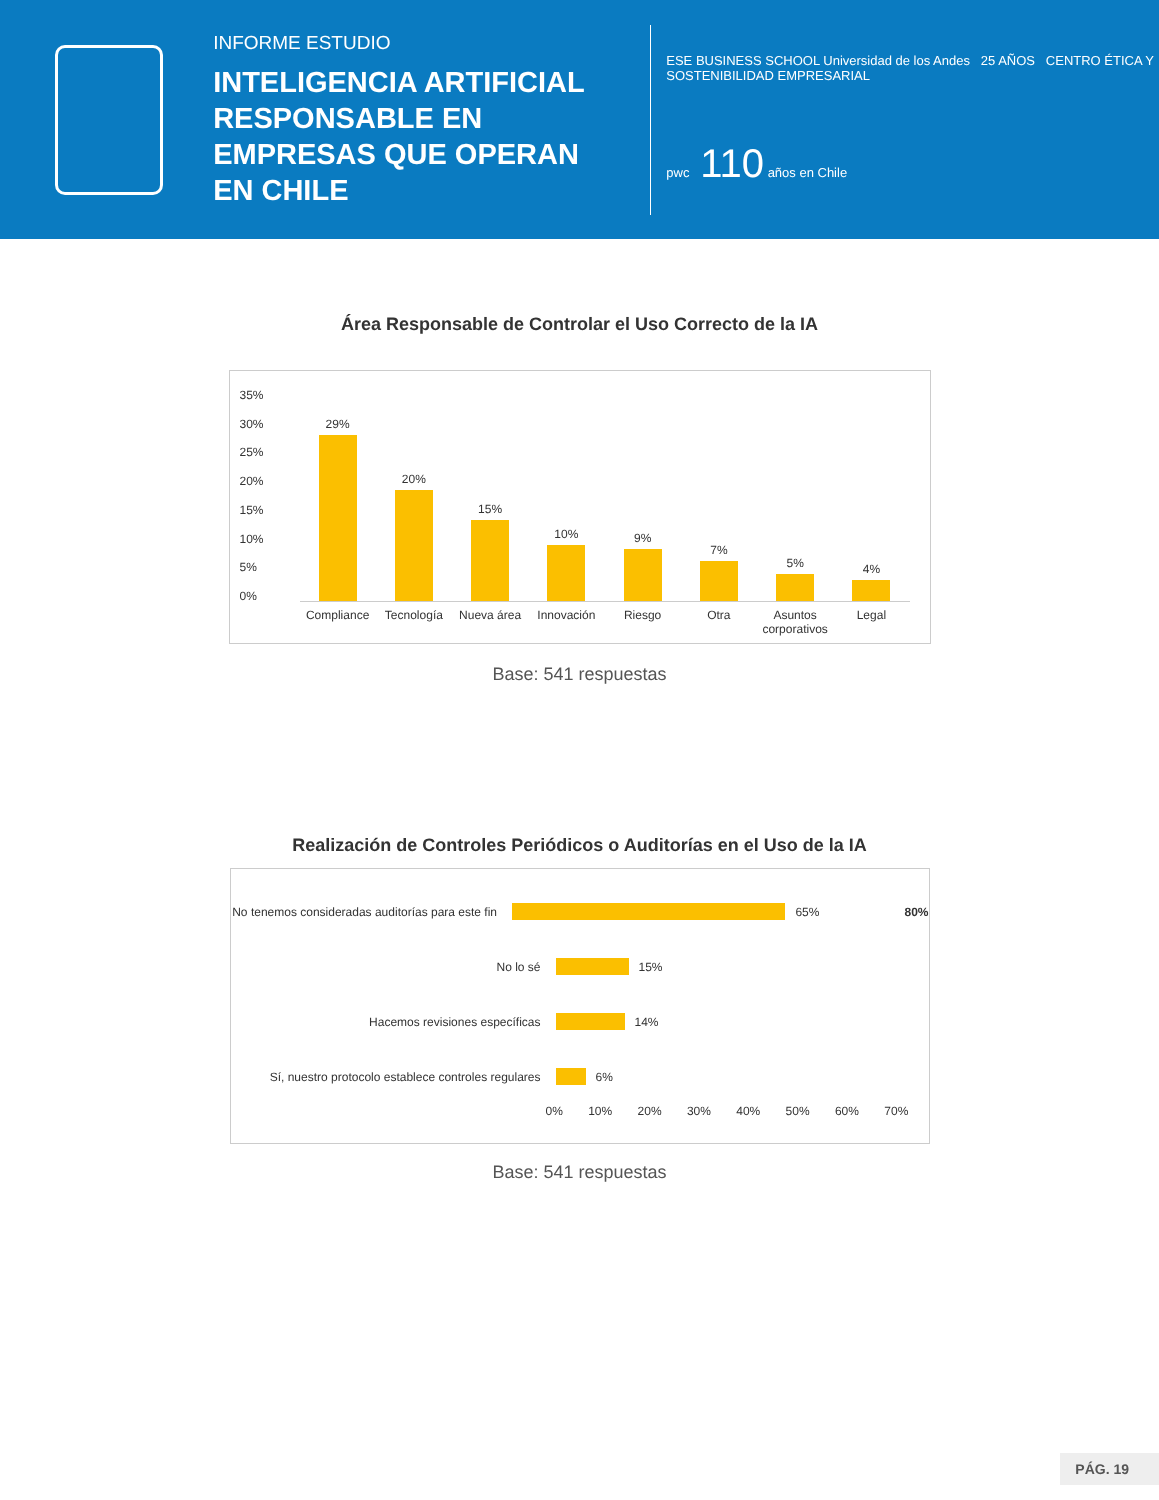INFORME ESTUDIO
INTELIGENCIA ARTIFICIAL RESPONSABLE EN EMPRESAS QUE OPERAN EN CHILE
ESE BUSINESS SCHOOL Universidad de los Andes 25 AÑOS CENTRO ÉTICA Y SOSTENIBILIDAD EMPRESARIAL
pwc 110 años en Chile
Área Responsable de Controlar el Uso Correcto de la IA
35%
30%
25%
20%
15%
10%
5%
0%
29%
20%
15%
10%
9%
7%
5%
4%
Compliance Tecnología Nueva área Innovación Riesgo Otra Asuntos corporativos Legal
Base: 541 respuestas
Realización de Controles Periódicos o Auditorías en el Uso de la IA
No tenemos consideradas auditorías para este fin
65% 80%
No lo sé
15%
Hacemos revisiones específicas
14%
Sí, nuestro protocolo establece controles regulares
6%
0% 10% 20% 30% 40% 50% 60% 70%
Base: 541 respuestas
PÁG. 19